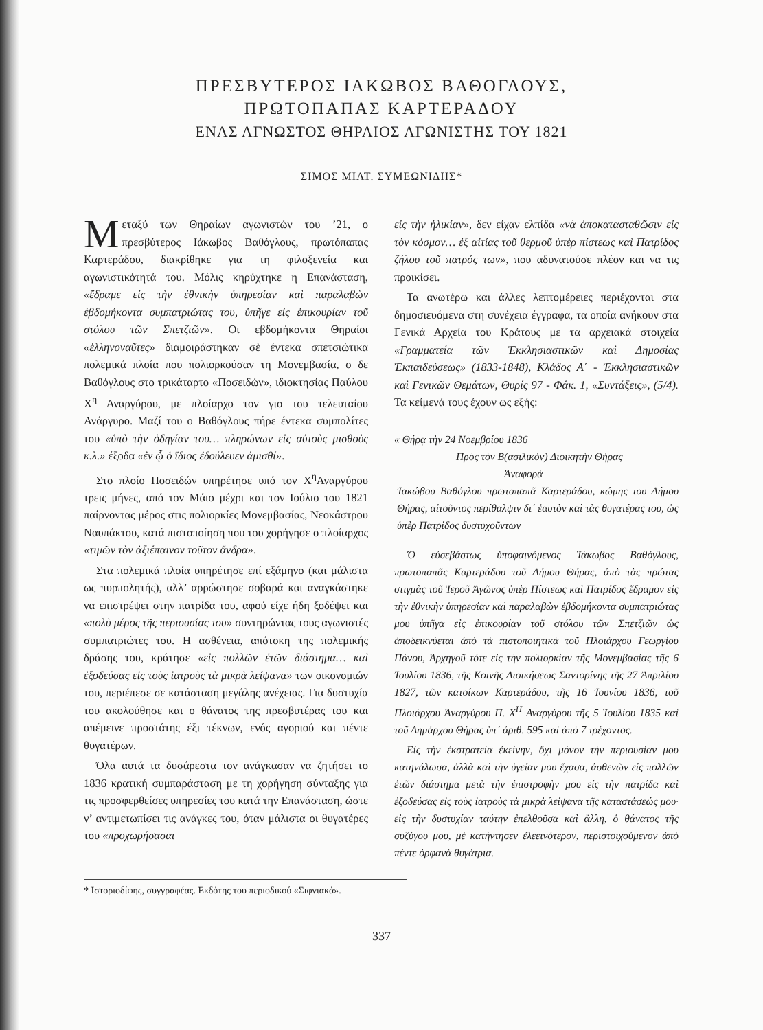ΠΡΕΣΒΥΤΕΡΟΣ ΙΑΚΩΒΟΣ ΒΑΘΟΓΛΟΥΣ,
ΠΡΩΤΟΠΑΠΑΣ ΚΑΡΤΕΡΑΔΟΥ
ΕΝΑΣ ΑΓΝΩΣΤΟΣ ΘΗΡΑΙΟΣ ΑΓΩΝΙΣΤΗΣ ΤΟΥ 1821
ΣΙΜΟΣ ΜΙΛΤ. ΣΥΜΕΩΝΙΔΗΣ*
Μεταξύ των Θηραίων αγωνιστών του ’21, ο πρεσβύτερος Ιάκωβος Βαθόγλους, πρωτόπαπας Καρτεράδου, διακρίθηκε για τη φιλοξενεία και αγωνιστικότητά του. Μόλις κηρύχτηκε η Επανάσταση, «ἔδραμε εἰς τὴν ἐθνικὴν ὑπηρεσίαν καὶ παραλαβὼν ἑβδομήκοντα συμπατριώτας του, ὑπῆγε εἰς ἐπικουρίαν τοῦ στόλου τῶν Σπετζιῶν». Οι εβδομήκοντα Θηραίοι «ἑλληνοναῦτες» διαμοιράστηκαν σὲ έντεκα σπετσιώτικα πολεμικά πλοία που πολιορκούσαν τη Μονεμβασία, ο δε Βαθόγλους στο τρικάταρτο «Ποσειδών», ιδιοκτησίας Παύλου Χ<sup>η</sup> Αναργύρου, με πλοίαρχο τον γιο του τελευταίου Ανάργυρο. Μαζί του ο Βαθόγλους πήρε έντεκα συμπολίτες του «ὑπὸ τὴν ὁδηγίαν του… πληρώνων εἰς αὐτοὺς μισθοὺς κ.λ.» έξοδα «ἐν ᾧ ὁ ἴδιος ἐδούλευεν ἀμισθί».
Στο πλοίο Ποσειδών υπηρέτησε υπό τον Χ<sup>η</sup>Αναργύρου τρεις μήνες, από τον Μάιο μέχρι και τον Ιούλιο του 1821 παίρνοντας μέρος στις πολιορκίες Μονεμβασίας, Νεοκάστρου Ναυπάκτου, κατά πιστοποίηση που του χορήγησε ο πλοίαρχος «τιμῶν τὸν ἀξιέπαινον τοῦτον ἄνδρα».
Στα πολεμικά πλοία υπηρέτησε επί εξάμηνο (και μάλιστα ως πυρπολητής), αλλ’ αρρώστησε σοβαρά και αναγκάστηκε να επιστρέψει στην πατρίδα του, αφού είχε ήδη ξοδέψει και «πολὺ μέρος τῆς περιουσίας του» συντηρώντας τους αγωνιστές συμπατριώτες του. Η ασθένεια, απότοκη της πολεμικής δράσης του, κράτησε «εἰς πολλῶν ἐτῶν διάστημα… καὶ ἐξοδεύσας εἰς τοὺς ἰατροὺς τὰ μικρὰ λείψανα» των οικονομιών του, περιέπεσε σε κατάσταση μεγάλης ανέχειας. Για δυστυχία του ακολούθησε και ο θάνατος της πρεσβυτέρας του και απέμεινε προστάτης έξι τέκνων, ενός αγοριού και πέντε θυγατέρων.
Όλα αυτά τα δυσάρεστα τον ανάγκασαν να ζητήσει το 1836 κρατική συμπαράσταση με τη χορήγηση σύνταξης για τις προσφερθείσες υπηρεσίες του κατά την Επανάσταση, ώστε ν’ αντιμετωπίσει τις ανάγκες του, όταν μάλιστα οι θυγατέρες του «προχωρήσασαι
εἰς τὴν ἡλικίαν», δεν είχαν ελπίδα «νὰ ἀποκατασταθῶσιν εἰς τὸν κόσμον… ἐξ αἰτίας τοῦ θερμοῦ ὑπὲρ πίστεως καὶ Πατρίδος ζήλου τοῦ πατρός των», που αδυνατούσε πλέον και να τις προικίσει.
Τα ανωτέρω και άλλες λεπτομέρειες περιέχονται στα δημοσιευόμενα στη συνέχεια έγγραφα, τα οποία ανήκουν στα Γενικά Αρχεία του Κράτους με τα αρχειακά στοιχεία «Γραμματεία τῶν Ἐκκλησιαστικῶν καὶ Δημοσίας Ἐκπαιδεύσεως» (1833-1848), Κλάδος Α΄ - Ἐκκλησιαστικῶν καὶ Γενικῶν Θεμάτων, Θυρίς 97 - Φάκ. 1, «Συντάξεις», (5/4). Τα κείμενά τους έχουν ως εξής:
« Θήρᾳ τὴν 24 Νοεμβρίου 1836
Πρὸς τὸν Β(ασιλικόν) Διοικητὴν Θήρας
Ἀναφορὰ
Ἰακώβου Βαθόγλου πρωτοπαπᾶ Καρτεράδου, κώμης του Δήμου Θήρας, αἰτοῦντος περίθαλψιν δι᾽ ἑαυτὸν καὶ τὰς θυγατέρας του, ὡς ὑπὲρ Πατρίδος δυστυχοῦντων
Ὁ εὐσεβάστως ὑποφαινόμενος Ἰάκωβος Βαθόγλους, πρωτοπαπᾶς Καρτεράδου τοῦ Δήμου Θήρας, ἀπὸ τὰς πρώτας στιγμὰς τοῦ Ἱεροῦ Ἀγῶνος ὑπὲρ Πίστεως καὶ Πατρίδος ἔδραμον εἰς τὴν ἐθνικὴν ὑπηρεσίαν καὶ παραλαβὼν ἑβδομήκοντα συμπατριώτας μου ὑπῆγα εἰς ἐπικουρίαν τοῦ στόλου τῶν Σπετζιῶν ὡς ἀποδεικνύεται ἀπὸ τὰ πιστοποιητικὰ τοῦ Πλοιάρχου Γεωργίου Πάνου, Ἀρχηγοῦ τότε εἰς τὴν πολιορκίαν τῆς Μονεμβασίας τῆς 6 Ἰουλίου 1836, τῆς Κοινῆς Διοικήσεως Σαντορίνης τῆς 27 Ἀπριλίου 1827, τῶν κατοίκων Καρτεράδου, τῆς 16 Ἰουνίου 1836, τοῦ Πλοιάρχου Ἀναργύρου Π. Χ<sup>Η</sup> Αναργύρου τῆς 5 Ἰουλίου 1835 καὶ τοῦ Δημάρχου Θήρας ὑπ᾽ ἀριθ. 595 καὶ ἀπὸ 7 τρέχοντος.
Εἰς τὴν ἐκστρατεία ἐκείνην, ὄχι μόνον τὴν περιουσίαν μου κατηνάλωσα, ἀλλὰ καὶ τὴν ὑγείαν μου ἔχασα, ἀσθενῶν εἰς πολλῶν ἐτῶν διάστημα μετὰ τὴν ἐπιστροφὴν μου εἰς τὴν πατρίδα καὶ ἐξοδεύσας εἰς τοὺς ἰατροὺς τὰ μικρὰ λείψανα τῆς καταστάσεώς μου· εἰς τὴν δυστυχίαν ταύτην ἐπελθοῦσα καὶ ἄλλη, ὁ θάνατος τῆς συζύγου μου, μὲ κατήντησεν ἐλεεινότερον, περιστοιχούμενον ἀπὸ πέντε ὀρφανὰ θυγάτρια.
* Ιστοριοδίφης, συγγραφέας. Εκδότης του περιοδικού «Σιφνιακά».
337